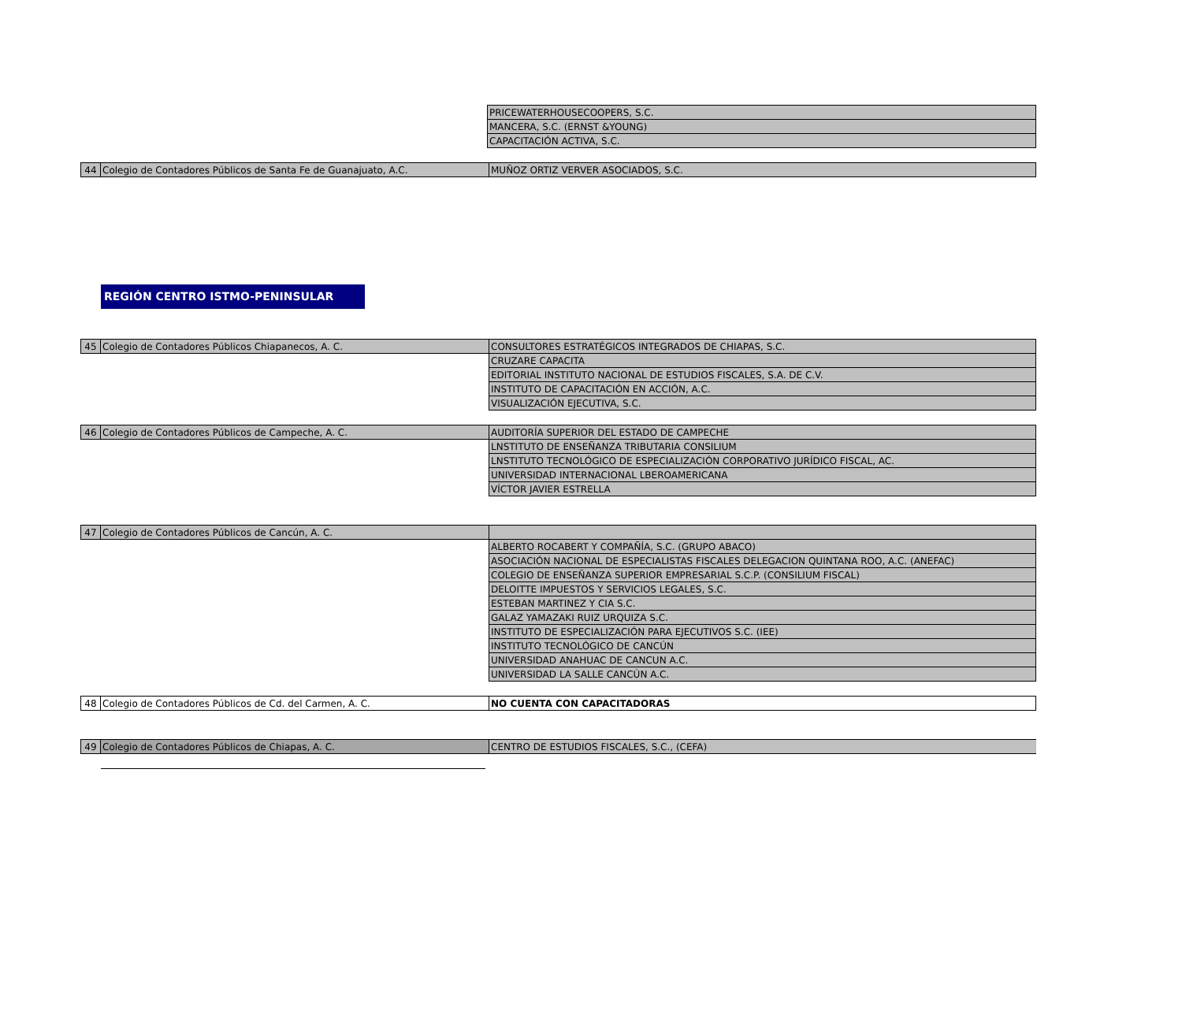| | | PRICEWATERHOUSECOOPERS, S.C. |
| | | MANCERA, S.C. (ERNST &YOUNG) |
| | | CAPACITACIÓN ACTIVA, S.C. |
| 44 | Colegio de Contadores Públicos de Santa Fe de Guanajuato, A.C. | MUÑOZ ORTIZ VERVER ASOCIADOS, S.C. |
REGIÓN CENTRO ISTMO-PENINSULAR
| 45 | Colegio de Contadores Públicos Chiapanecos, A. C. | CONSULTORES ESTRATÉGICOS INTEGRADOS DE CHIAPAS, S.C. |
| | | CRUZARE CAPACITA |
| | | EDITORIAL INSTITUTO NACIONAL DE ESTUDIOS FISCALES, S.A. DE C.V. |
| | | INSTITUTO DE CAPACITACIÓN EN ACCIÓN, A.C. |
| | | VISUALIZACIÓN EJECUTIVA, S.C. |
| 46 | Colegio de Contadores Públicos de Campeche, A. C. | AUDITORÍA SUPERIOR DEL ESTADO DE CAMPECHE |
| | | LNSTITUTO DE ENSEÑANZA TRIBUTARIA CONSILIUM |
| | | LNSTITUTO TECNOLÓGICO DE ESPECIALIZACIÓN CORPORATIVO JURÍDICO FISCAL, AC. |
| | | UNIVERSIDAD INTERNACIONAL LBEROAMERICANA |
| | | VÍCTOR JAVIER ESTRELLA |
| 47 | Colegio de Contadores Públicos de Cancún, A. C. | |
| | | ALBERTO ROCABERT Y COMPAÑÍA, S.C. (GRUPO ABACO) |
| | | ASOCIACIÓN NACIONAL DE ESPECIALISTAS FISCALES DELEGACION QUINTANA ROO, A.C. (ANEFAC) |
| | | COLEGIO DE ENSEÑANZA SUPERIOR EMPRESARIAL S.C.P. (CONSILIUM FISCAL) |
| | | DELOITTE IMPUESTOS Y SERVICIOS LEGALES, S.C. |
| | | ESTEBAN MARTINEZ Y CIA S.C. |
| | | GALAZ YAMAZAKI RUIZ URQUIZA S.C. |
| | | INSTITUTO DE ESPECIALIZACIÓN PARA EJECUTIVOS S.C. (IEE) |
| | | INSTITUTO TECNOLÓGICO DE CANCÚN |
| | | UNIVERSIDAD ANAHUAC DE CANCUN A.C. |
| | | UNIVERSIDAD LA SALLE CANCÚN A.C. |
| 48 | Colegio de Contadores Públicos de Cd. del Carmen, A. C. | NO CUENTA CON CAPACITADORAS |
| 49 | Colegio de Contadores Públicos de Chiapas, A. C. | CENTRO DE ESTUDIOS FISCALES, S.C., (CEFA) |